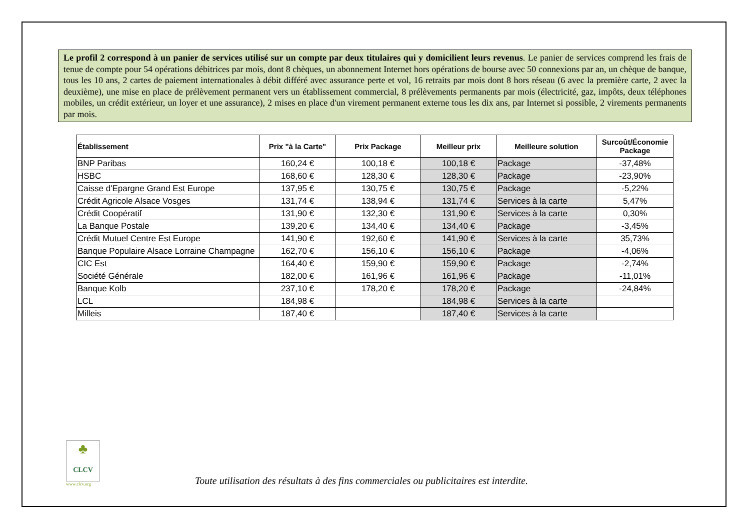Le profil 2 correspond à un panier de services utilisé sur un compte par deux titulaires qui y domicilient leurs revenus. Le panier de services comprend les frais de tenue de compte pour 54 opérations débitrices par mois, dont 8 chèques, un abonnement Internet hors opérations de bourse avec 50 connexions par an, un chèque de banque, tous les 10 ans, 2 cartes de paiement internationales à débit différé avec assurance perte et vol, 16 retraits par mois dont 8 hors réseau (6 avec la première carte, 2 avec la deuxième), une mise en place de prélèvement permanent vers un établissement commercial, 8 prélèvements permanents par mois (électricité, gaz, impôts, deux téléphones mobiles, un crédit extérieur, un loyer et une assurance), 2 mises en place d'un virement permanent externe tous les dix ans, par Internet si possible, 2 virements permanents par mois.
| Établissement | Prix "à la Carte" | Prix Package | Meilleur prix | Meilleure solution | Surcoût/Économie Package |
| --- | --- | --- | --- | --- | --- |
| BNP Paribas | 160,24 € | 100,18 € | 100,18 € | Package | -37,48% |
| HSBC | 168,60 € | 128,30 € | 128,30 € | Package | -23,90% |
| Caisse d'Epargne Grand Est Europe | 137,95 € | 130,75 € | 130,75 € | Package | -5,22% |
| Crédit Agricole Alsace Vosges | 131,74 € | 138,94 € | 131,74 € | Services à la carte | 5,47% |
| Crédit Coopératif | 131,90 € | 132,30 € | 131,90 € | Services à la carte | 0,30% |
| La Banque Postale | 139,20 € | 134,40 € | 134,40 € | Package | -3,45% |
| Crédit Mutuel Centre Est Europe | 141,90 € | 192,60 € | 141,90 € | Services à la carte | 35,73% |
| Banque Populaire Alsace Lorraine Champagne | 162,70 € | 156,10 € | 156,10 € | Package | -4,06% |
| CIC Est | 164,40 € | 159,90 € | 159,90 € | Package | -2,74% |
| Société Générale | 182,00 € | 161,96 € | 161,96 € | Package | -11,01% |
| Banque Kolb | 237,10 € | 178,20 € | 178,20 € | Package | -24,84% |
| LCL | 184,98 € | | 184,98 € | Services à la carte | |
| Milleis | 187,40 € | | 187,40 € | Services à la carte | |
♣
CLCV
www.clcv.org
Toute utilisation des résultats à des fins commerciales ou publicitaires est interdite.